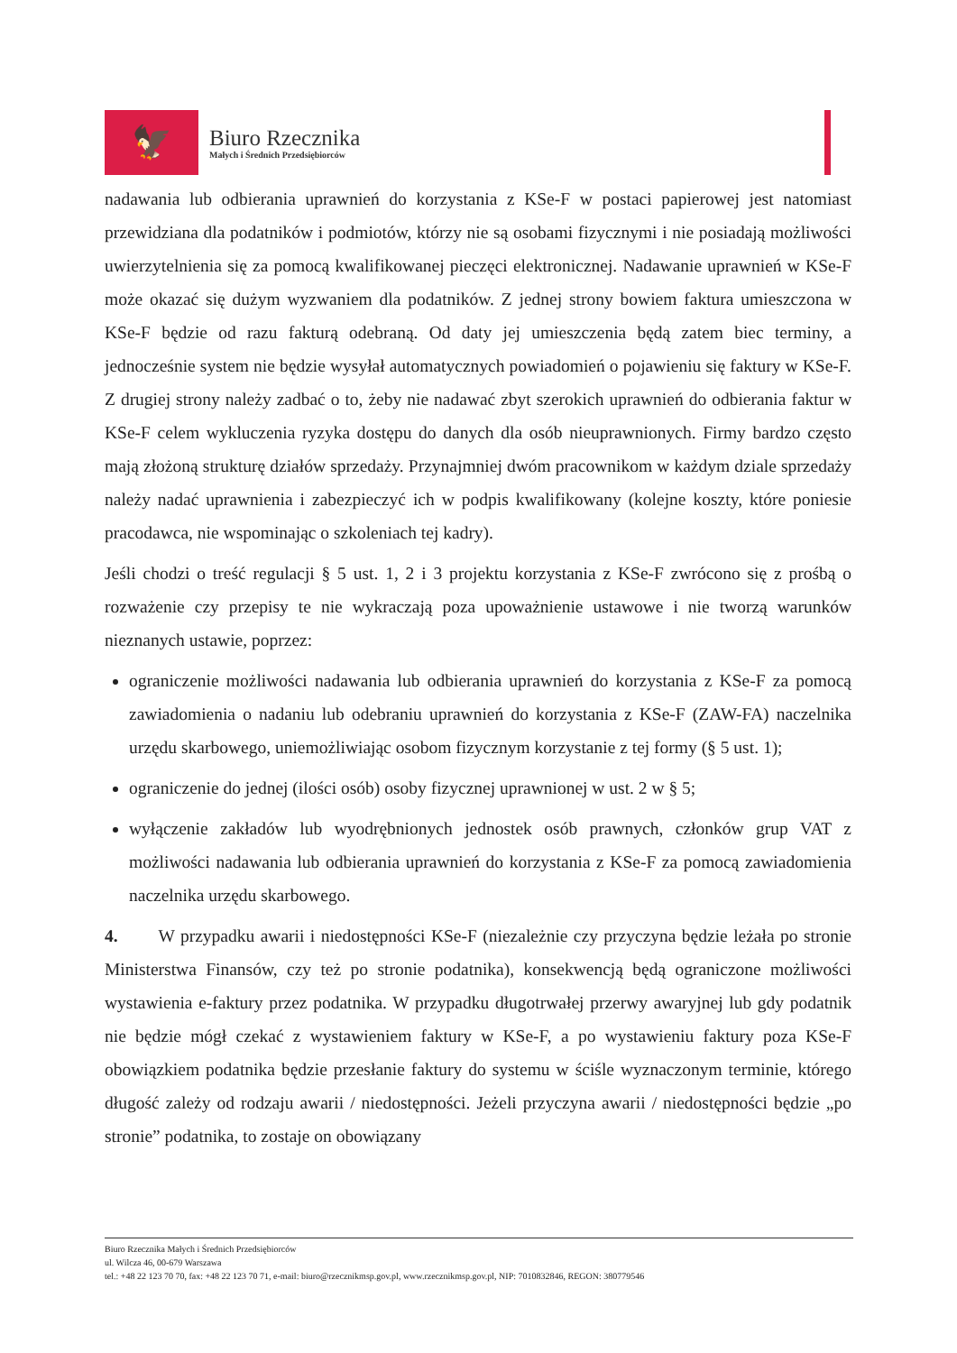🦅
Biuro Rzecznika
Małych i Średnich Przedsiębiorców
nadawania lub odbierania uprawnień do korzystania z KSe-F w postaci papierowej jest natomiast przewidziana dla podatników i podmiotów, którzy nie są osobami fizycznymi i nie posiadają możliwości uwierzytelnienia się za pomocą kwalifikowanej pieczęci elektronicznej. Nadawanie uprawnień w KSe-F może okazać się dużym wyzwaniem dla podatników. Z jednej strony bowiem faktura umieszczona w KSe-F będzie od razu fakturą odebraną. Od daty jej umieszczenia będą zatem biec terminy, a jednocześnie system nie będzie wysyłał automatycznych powiadomień o pojawieniu się faktury w KSe-F. Z drugiej strony należy zadbać o to, żeby nie nadawać zbyt szerokich uprawnień do odbierania faktur w KSe-F celem wykluczenia ryzyka dostępu do danych dla osób nieuprawnionych. Firmy bardzo często mają złożoną strukturę działów sprzedaży. Przynajmniej dwóm pracownikom w każdym dziale sprzedaży należy nadać uprawnienia i zabezpieczyć ich w podpis kwalifikowany (kolejne koszty, które poniesie pracodawca, nie wspominając o szkoleniach tej kadry).
Jeśli chodzi o treść regulacji § 5 ust. 1, 2 i 3 projektu korzystania z KSe-F zwrócono się z prośbą o rozważenie czy przepisy te nie wykraczają poza upoważnienie ustawowe i nie tworzą warunków nieznanych ustawie, poprzez:
ograniczenie możliwości nadawania lub odbierania uprawnień do korzystania z KSe-F za pomocą zawiadomienia o nadaniu lub odebraniu uprawnień do korzystania z KSe-F (ZAW-FA) naczelnika urzędu skarbowego, uniemożliwiając osobom fizycznym korzystanie z tej formy (§ 5 ust. 1);
ograniczenie do jednej (ilości osób) osoby fizycznej uprawnionej w ust. 2 w § 5;
wyłączenie zakładów lub wyodrębnionych jednostek osób prawnych, członków grup VAT z możliwości nadawania lub odbierania uprawnień do korzystania z KSe-F za pomocą zawiadomienia naczelnika urzędu skarbowego.
4. W przypadku awarii i niedostępności KSe-F (niezależnie czy przyczyna będzie leżała po stronie Ministerstwa Finansów, czy też po stronie podatnika), konsekwencją będą ograniczone możliwości wystawienia e-faktury przez podatnika. W przypadku długotrwałej przerwy awaryjnej lub gdy podatnik nie będzie mógł czekać z wystawieniem faktury w KSe-F, a po wystawieniu faktury poza KSe-F obowiązkiem podatnika będzie przesłanie faktury do systemu w ściśle wyznaczonym terminie, którego długość zależy od rodzaju awarii / niedostępności. Jeżeli przyczyna awarii / niedostępności będzie „po stronie” podatnika, to zostaje on obowiązany
Biuro Rzecznika Małych i Średnich Przedsiębiorców
ul. Wilcza 46, 00-679 Warszawa
tel.: +48 22 123 70 70, fax: +48 22 123 70 71, e-mail: biuro@rzecznikmsp.gov.pl, www.rzecznikmsp.gov.pl, NIP: 7010832846, REGON: 380779546